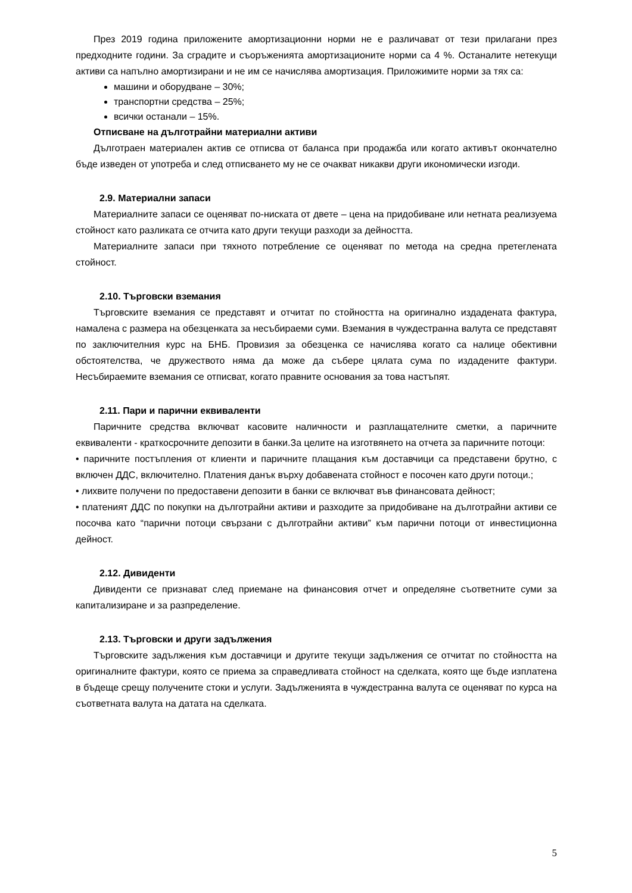През 2019 година приложените амортизационни норми не е различават от тези прилагани през предходните години. За сградите и съоръженията амортизационите норми са 4 %. Останалите нетекущи активи са напълно амортизирани и не им се начислява амортизация. Приложимите норми за тях са:
машини и оборудване – 30%;
транспортни средства – 25%;
всички останали – 15%.
Отписване на дълготрайни материални активи
Дълготраен материален актив се отписва от баланса при продажба или когато активът окончателно бъде изведен от употреба и след отписването му не се очакват никакви други икономически изгоди.
2.9. Материални запаси
Материалните запаси се оценяват по-ниската от двете – цена на придобиване или нетната реализуема стойност като разликата се отчита като други текущи разходи за дейността.
Материалните запаси при тяхното потребление се оценяват по метода на средна претеглената стойност.
2.10. Търговски вземания
Търговските вземания се представят и отчитат по стойността на оригинално издадената фактура, намалена с размера на обезценката за несъбираеми суми. Вземания в чуждестранна валута се представят по заключителния курс на БНБ. Провизия за обезценка се начислява когато са налице обективни обстоятелства, че дружеството няма да може да събере цялата сума по издадените фактури. Несъбираемите вземания се отписват, когато правните основания за това настъпят.
2.11. Пари и парични еквиваленти
Паричните средства включват касовите наличности и разплащателните сметки, а паричните еквиваленти - краткосрочните депозити в банки.За целите на изготвянето на отчета за паричните потоци:
• паричните постъпления от клиенти и паричните плащания към доставчици са представени брутно, с включен ДДС, включително. Платения данък върху добавената стойност е посочен като други потоци.;
• лихвите получени по предоставени депозити в банки се включват във финансовата дейност;
• платеният ДДС по покупки на дълготрайни активи и разходите за придобиване на дълготрайни активи се посочва като “парични потоци свързани с дълготрайни активи” към парични потоци от инвестиционна дейност.
2.12. Дивиденти
Дивиденти се признават след приемане на финансовия отчет и определяне съответните суми за капитализиране и за разпределение.
2.13. Търговски и други задължения
Търговските задължения към доставчици и другите текущи задължения се отчитат по стойността на оригиналните фактури, която се приема за справедливата стойност на сделката, която ще бъде изплатена в бъдеще срещу получените стоки и услуги. Задълженията в чуждестранна валута се оценяват по курса на съответната валута на датата на сделката.
5